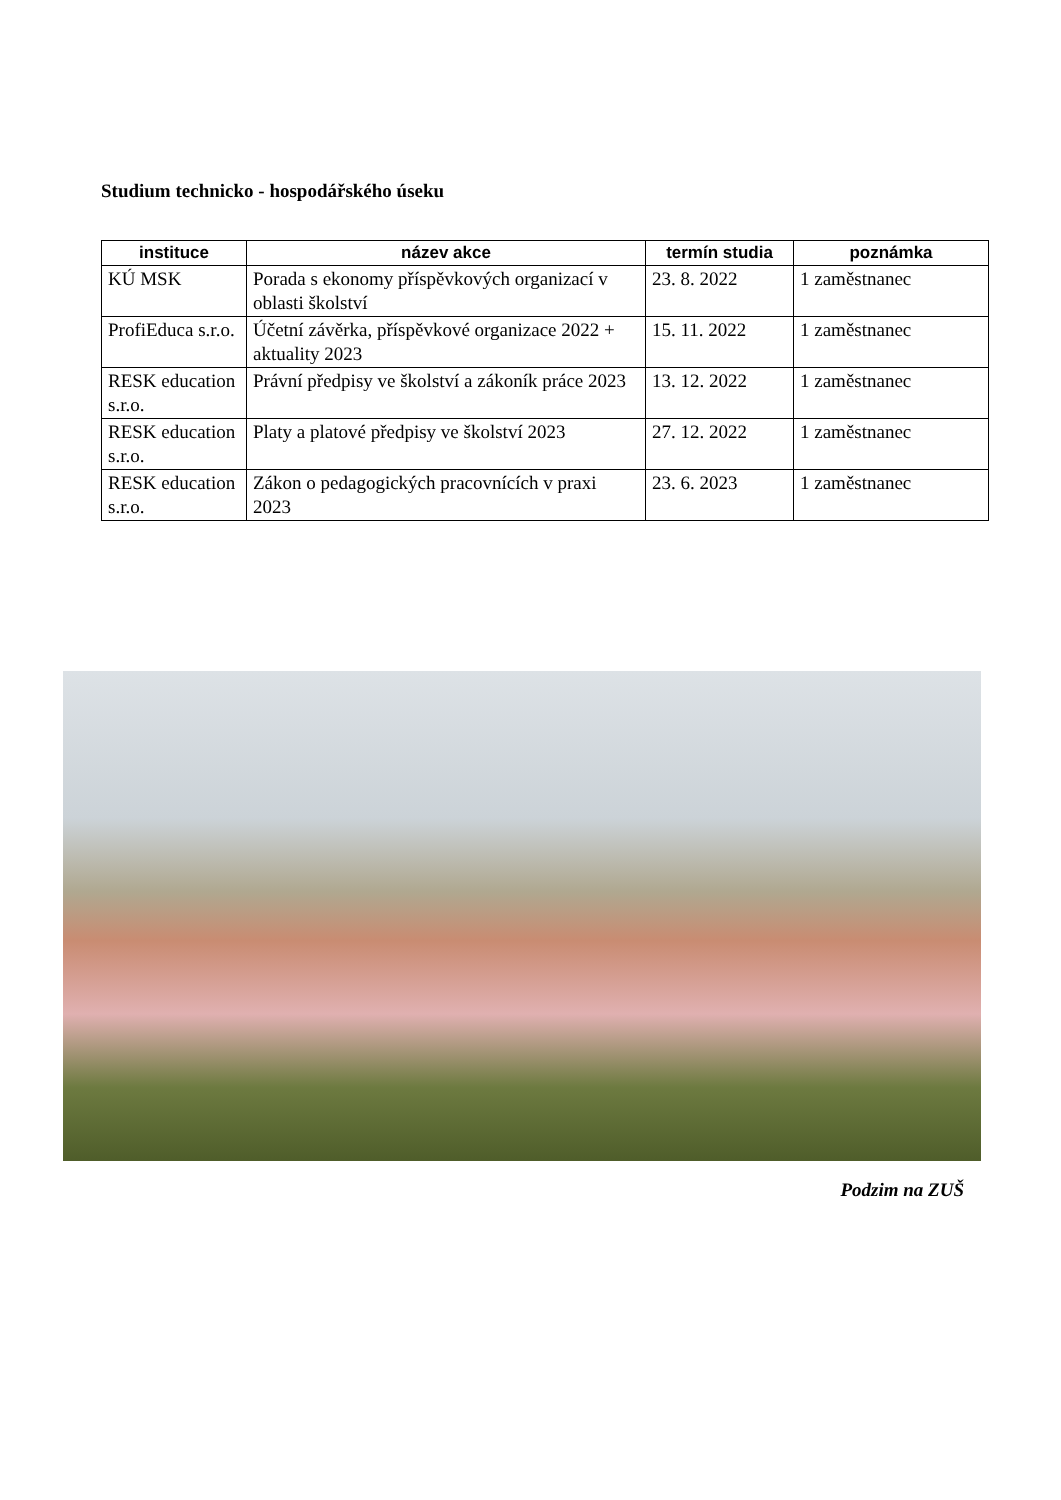Studium technicko - hospodářského úseku
| instituce | název akce | termín studia | poznámka |
| --- | --- | --- | --- |
| KÚ MSK | Porada s ekonomy příspěvkových organizací v oblasti školství | 23. 8. 2022 | 1 zaměstnanec |
| ProfiEduca s.r.o. | Účetní závěrka, příspěvkové organizace 2022 + aktuality 2023 | 15. 11. 2022 | 1 zaměstnanec |
| RESK education s.r.o. | Právní předpisy ve školství a zákoník práce 2023 | 13. 12. 2022 | 1 zaměstnanec |
| RESK education s.r.o. | Platy a platové předpisy ve školství 2023 | 27. 12. 2022 | 1 zaměstnanec |
| RESK education s.r.o. | Zákon o pedagogických pracovnících v praxi 2023 | 23. 6. 2023 | 1 zaměstnanec |
Podzim na ZUŠ